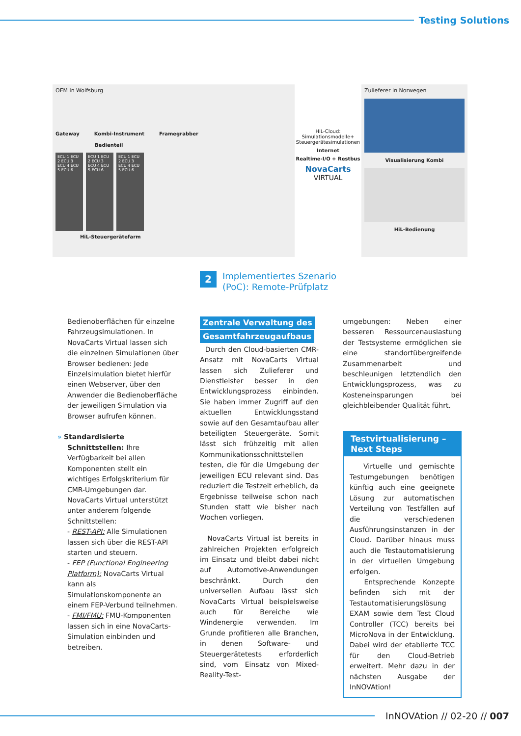Testing Solutions
OEM in Wolfsburg
Gateway Kombi-Instrument Framegrabber
Bedienteil
ECU 1 ECU 2 ECU 3 ECU 4 ECU 5 ECU 6
ECU 1 ECU 2 ECU 3 ECU 4 ECU 5 ECU 6
ECU 1 ECU 2 ECU 3 ECU 4 ECU 5 ECU 6
HiL-Steuergerätefarm
HiL-Cloud:
Simulationsmodelle+
Steuergerätesimulationen
Internet
Realtime-I/O + Restbus
NovaCarts
VIRTUAL
Zulieferer in Norwegen
Visualisierung Kombi
HiL-Bedienung
2 Implementiertes Szenario
(PoC): Remote-Prüfplatz
Bedienoberflächen für einzelne Fahrzeugsimulationen. In NovaCarts Virtual lassen sich die einzelnen Simulationen über Browser bedienen: Jede Einzelsimulation bietet hierfür einen Webserver, über den Anwender die Bedienoberfläche der jeweiligen Simulation via Browser aufrufen können.
» Standardisierte Schnittstellen: Ihre Verfügbarkeit bei allen Komponenten stellt ein wichtiges Erfolgskriterium für CMR-Umgebungen dar. NovaCarts Virtual unterstützt unter anderem folgende Schnittstellen:
- REST-API: Alle Simulationen lassen sich über die REST-API starten und steuern.
- FEP (Functional Engineering Platform): NovaCarts Virtual kann als Simulationskomponente an einem FEP-Verbund teilnehmen.
- FMI/FMU: FMU-Komponenten lassen sich in eine NovaCarts-Simulation einbinden und betreiben.
Zentrale Verwaltung des
Gesamtfahrzeugaufbaus
Durch den Cloud-basierten CMR-Ansatz mit NovaCarts Virtual lassen sich Zulieferer und Dienstleister besser in den Entwicklungsprozess einbinden. Sie haben immer Zugriff auf den aktuellen Entwicklungsstand sowie auf den Gesamtaufbau aller beteiligten Steuergeräte. Somit lässt sich frühzeitig mit allen Kommunikationsschnittstellen testen, die für die Umgebung der jeweiligen ECU relevant sind. Das reduziert die Testzeit erheblich, da Ergebnisse teilweise schon nach Stunden statt wie bisher nach Wochen vorliegen.
NovaCarts Virtual ist bereits in zahlreichen Projekten erfolgreich im Einsatz und bleibt dabei nicht auf Automotive-Anwendungen beschränkt. Durch den universellen Aufbau lässt sich NovaCarts Virtual beispielsweise auch für Bereiche wie Windenergie verwenden. Im Grunde profitieren alle Branchen, in denen Software- und Steuergerätetests erforderlich sind, vom Einsatz von Mixed-Reality-Test-
umgebungen: Neben einer besseren Ressourcenauslastung der Testsysteme ermöglichen sie eine standortübergreifende Zusammenarbeit und beschleunigen letztendlich den Entwicklungsprozess, was zu Kosteneinsparungen bei gleichbleibender Qualität führt.
Testvirtualisierung –
Next Steps
Virtuelle und gemischte Testumgebungen benötigen künftig auch eine geeignete Lösung zur automatischen Verteilung von Testfällen auf die verschiedenen Ausführungsinstanzen in der Cloud. Darüber hinaus muss auch die Testautomatisierung in der virtuellen Umgebung erfolgen.
Entsprechende Konzepte befinden sich mit der Testautomatisierungslösung EXAM sowie dem Test Cloud Controller (TCC) bereits bei MicroNova in der Entwicklung. Dabei wird der etablierte TCC für den Cloud-Betrieb erweitert. Mehr dazu in der nächsten Ausgabe der InNOVAtion!
InNOVAtion // 02-20 // 007